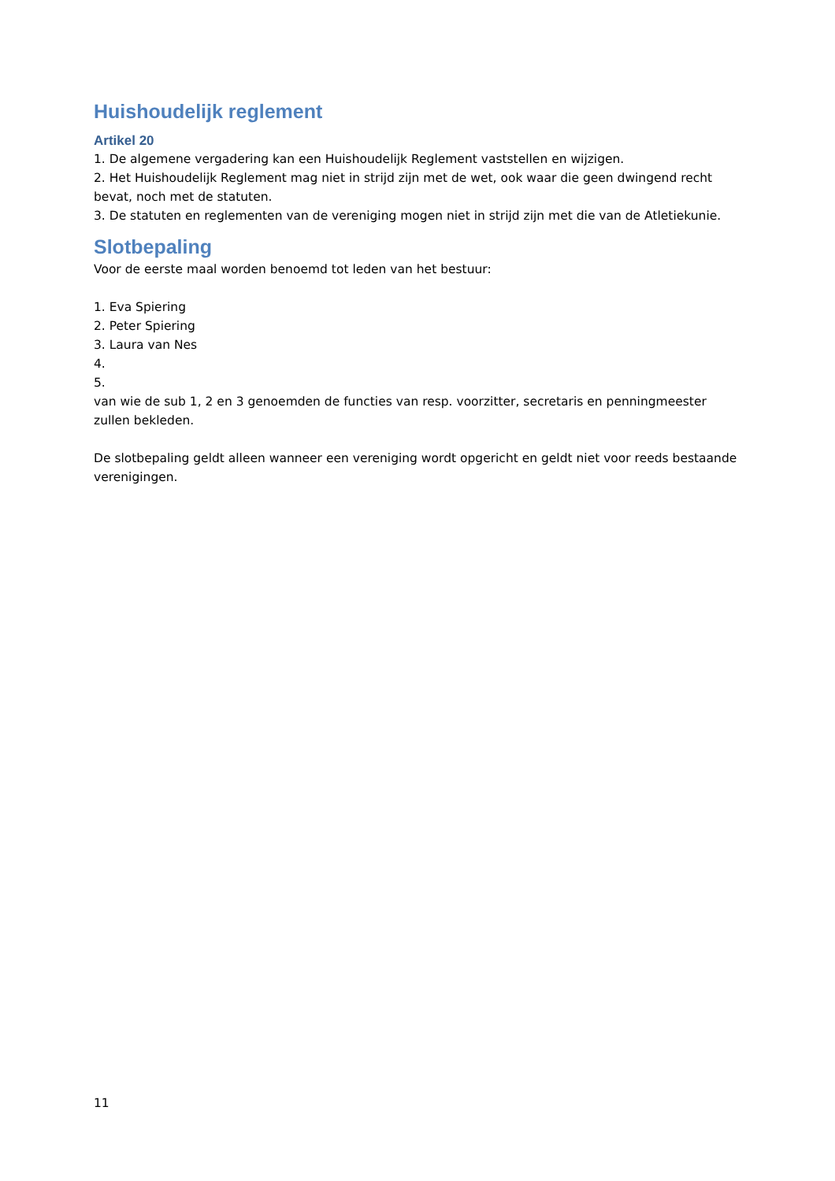Huishoudelijk reglement
Artikel 20
1. De algemene vergadering kan een Huishoudelijk Reglement vaststellen en wijzigen.
2. Het Huishoudelijk Reglement mag niet in strijd zijn met de wet, ook waar die geen dwingend recht bevat, noch met de statuten.
3. De statuten en reglementen van de vereniging mogen niet in strijd zijn met die van de Atletiekunie.
Slotbepaling
Voor de eerste maal worden benoemd tot leden van het bestuur:
1. Eva Spiering
2. Peter Spiering
3. Laura van Nes
4.
5.
van wie de sub 1, 2 en 3 genoemden de functies van resp. voorzitter, secretaris en penningmeester zullen bekleden.
De slotbepaling geldt alleen wanneer een vereniging wordt opgericht en geldt niet voor reeds bestaande verenigingen.
11